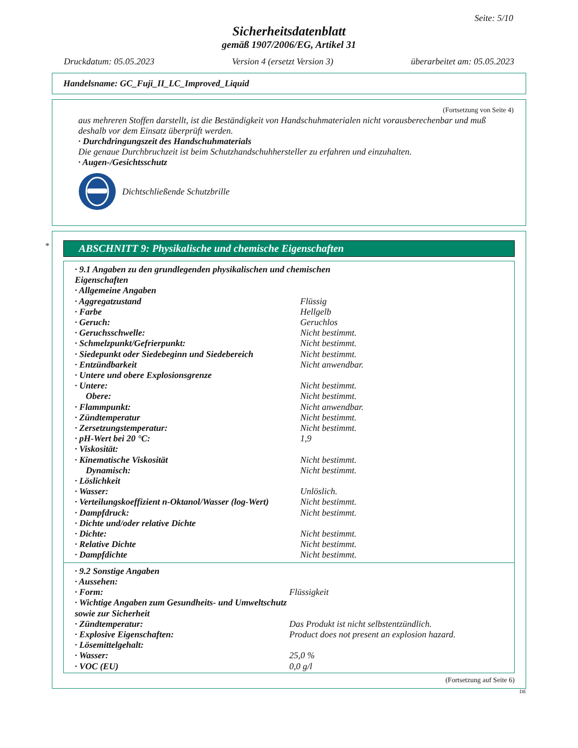Seite: 5/10
Sicherheitsdatenblatt
gemäß 1907/2006/EG, Artikel 31
Druckdatum: 05.05.2023 Version 4 (ersetzt Version 3) überarbeitet am: 05.05.2023
Handelsname: GC_Fuji_II_LC_Improved_Liquid
(Fortsetzung von Seite 4)
aus mehreren Stoffen darstellt, ist die Beständigkeit von Handschuhmaterialen nicht vorausberechenbar und muß deshalb vor dem Einsatz überprüft werden.
· Durchdringungszeit des Handschuhmaterials
Die genaue Durchbruchzeit ist beim Schutzhandschuhhersteller zu erfahren und einzuhalten.
· Augen-/Gesichtsschutz
Dichtschließende Schutzbrille
*
ABSCHNITT 9: Physikalische und chemische Eigenschaften
| · 9.1 Angaben zu den grundlegenden physikalischen und chemischen Eigenschaften | |
| · Allgemeine Angaben | |
| · Aggregatzustand | Flüssig |
| · Farbe | Hellgelb |
| · Geruch: | Geruchlos |
| · Geruchsschwelle: | Nicht bestimmt. |
| · Schmelzpunkt/Gefrierpunkt: | Nicht bestimmt. |
| · Siedepunkt oder Siedebeginn und Siedebereich | Nicht bestimmt. |
| · Entzündbarkeit | Nicht anwendbar. |
| · Untere und obere Explosionsgrenze | |
| · Untere: | Nicht bestimmt. |
| Obere: | Nicht bestimmt. |
| · Flammpunkt: | Nicht anwendbar. |
| · Zündtemperatur | Nicht bestimmt. |
| · Zersetzungstemperatur: | Nicht bestimmt. |
| · pH-Wert bei 20 °C: | 1,9 |
| · Viskosität: | |
| · Kinematische Viskosität | Nicht bestimmt. |
| Dynamisch: | Nicht bestimmt. |
| · Löslichkeit | |
| · Wasser: | Unlöslich. |
| · Verteilungskoeffizient n-Oktanol/Wasser (log-Wert) | Nicht bestimmt. |
| · Dampfdruck: | Nicht bestimmt. |
| · Dichte und/oder relative Dichte | |
| · Dichte: | Nicht bestimmt. |
| · Relative Dichte | Nicht bestimmt. |
| · Dampfdichte | Nicht bestimmt. |
| · 9.2 Sonstige Angaben | |
| · Aussehen: | |
| · Form: | Flüssigkeit |
| · Wichtige Angaben zum Gesundheits- und Umweltschutz sowie zur Sicherheit | |
| · Zündtemperatur: | Das Produkt ist nicht selbstentzündlich. |
| · Explosive Eigenschaften: | Product does not present an explosion hazard. |
| · Lösemittelgehalt: | |
| · Wasser: | 25,0 % |
| · VOC (EU) | 0,0 g/l |
(Fortsetzung auf Seite 6)
DE